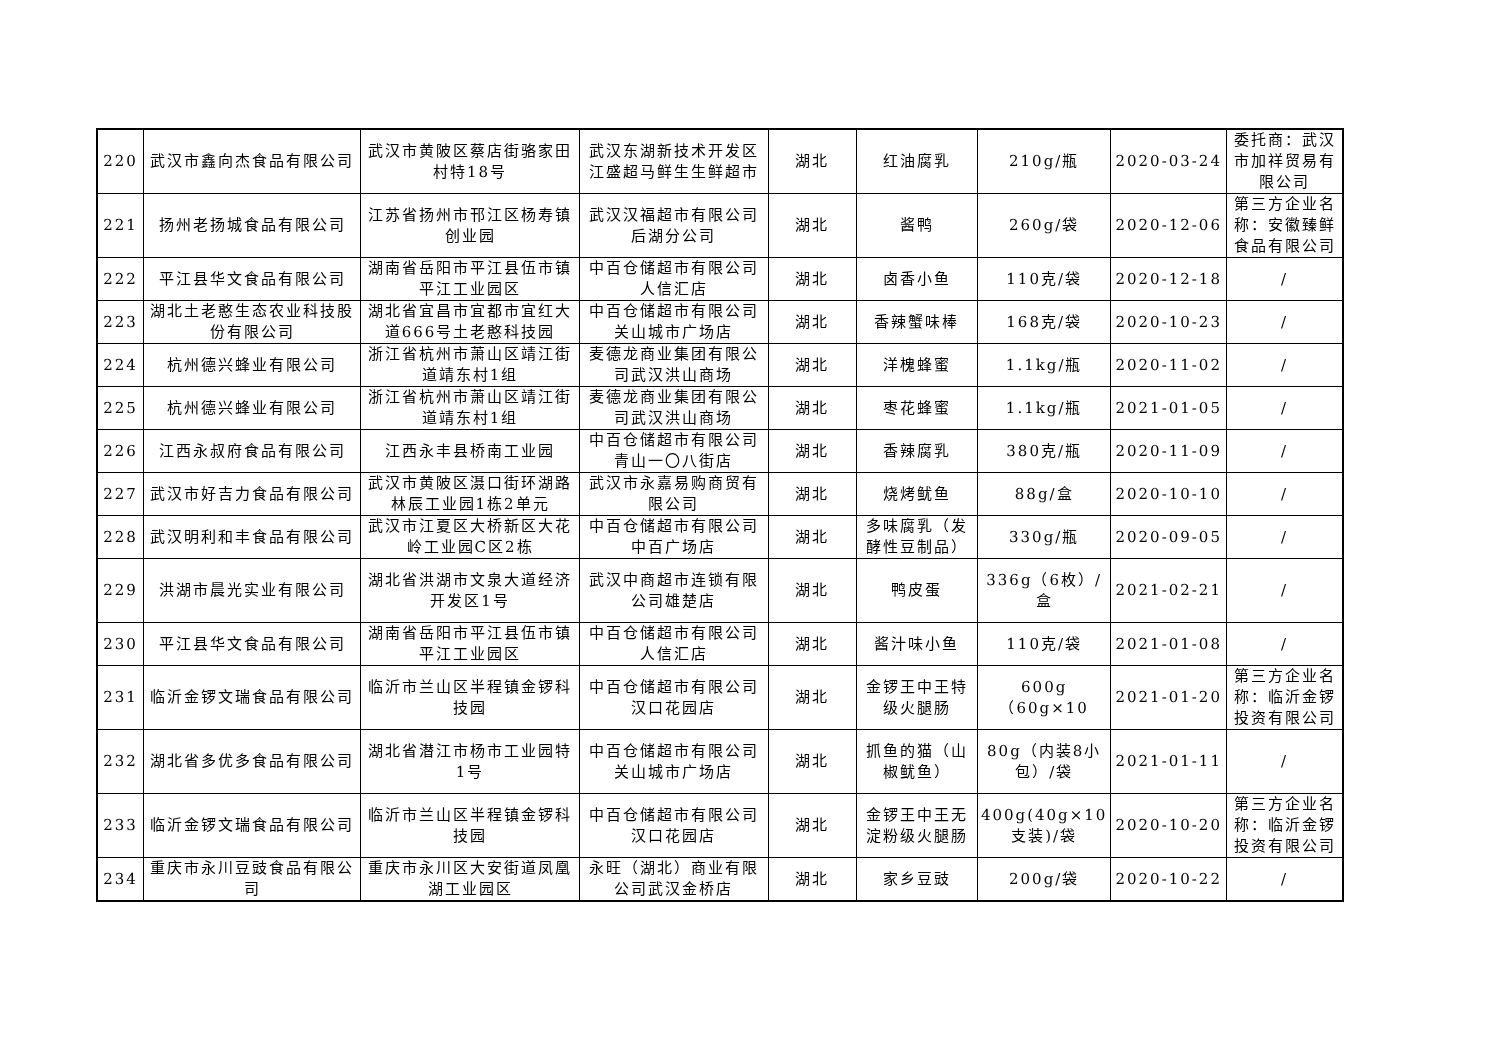| 220 | 武汉市鑫向杰食品有限公司 | 武汉市黄陂区蔡店街骆家田村特18号 | 武汉东湖新技术开发区江盛超马鲜生生鲜超市 | 湖北 | 红油腐乳 | 210g/瓶 | 2020-03-24 | 委托商：武汉市加祥贸易有限公司 |
| 221 | 扬州老扬城食品有限公司 | 江苏省扬州市邗江区杨寿镇创业园 | 武汉汉福超市有限公司后湖分公司 | 湖北 | 酱鸭 | 260g/袋 | 2020-12-06 | 第三方企业名称：安徽臻鲜食品有限公司 |
| 222 | 平江县华文食品有限公司 | 湖南省岳阳市平江县伍市镇平江工业园区 | 中百仓储超市有限公司人信汇店 | 湖北 | 卤香小鱼 | 110克/袋 | 2020-12-18 | / |
| 223 | 湖北土老憨生态农业科技股份有限公司 | 湖北省宜昌市宜都市宜红大道666号土老憨科技园 | 中百仓储超市有限公司关山城市广场店 | 湖北 | 香辣蟹味棒 | 168克/袋 | 2020-10-23 | / |
| 224 | 杭州德兴蜂业有限公司 | 浙江省杭州市萧山区靖江街道靖东村1组 | 麦德龙商业集团有限公司武汉洪山商场 | 湖北 | 洋槐蜂蜜 | 1.1kg/瓶 | 2020-11-02 | / |
| 225 | 杭州德兴蜂业有限公司 | 浙江省杭州市萧山区靖江街道靖东村1组 | 麦德龙商业集团有限公司武汉洪山商场 | 湖北 | 枣花蜂蜜 | 1.1kg/瓶 | 2021-01-05 | / |
| 226 | 江西永叔府食品有限公司 | 江西永丰县桥南工业园 | 中百仓储超市有限公司青山一〇八街店 | 湖北 | 香辣腐乳 | 380克/瓶 | 2020-11-09 | / |
| 227 | 武汉市好吉力食品有限公司 | 武汉市黄陂区滠口街环湖路林辰工业园1栋2单元 | 武汉市永嘉易购商贸有限公司 | 湖北 | 烧烤鱿鱼 | 88g/盒 | 2020-10-10 | / |
| 228 | 武汉明利和丰食品有限公司 | 武汉市江夏区大桥新区大花岭工业园C区2栋 | 中百仓储超市有限公司中百广场店 | 湖北 | 多味腐乳（发酵性豆制品） | 330g/瓶 | 2020-09-05 | / |
| 229 | 洪湖市晨光实业有限公司 | 湖北省洪湖市文泉大道经济开发区1号 | 武汉中商超市连锁有限公司雄楚店 | 湖北 | 鸭皮蛋 | 336g（6枚）/盒 | 2021-02-21 | / |
| 230 | 平江县华文食品有限公司 | 湖南省岳阳市平江县伍市镇平江工业园区 | 中百仓储超市有限公司人信汇店 | 湖北 | 酱汁味小鱼 | 110克/袋 | 2021-01-08 | / |
| 231 | 临沂金锣文瑞食品有限公司 | 临沂市兰山区半程镇金锣科技园 | 中百仓储超市有限公司汉口花园店 | 湖北 | 金锣王中王特级火腿肠 | 600g（60g×10 | 2021-01-20 | 第三方企业名称：临沂金锣投资有限公司 |
| 232 | 湖北省多优多食品有限公司 | 湖北省潜江市杨市工业园特1号 | 中百仓储超市有限公司关山城市广场店 | 湖北 | 抓鱼的猫（山椒鱿鱼） | 80g（内装8小包）/袋 | 2021-01-11 | / |
| 233 | 临沂金锣文瑞食品有限公司 | 临沂市兰山区半程镇金锣科技园 | 中百仓储超市有限公司汉口花园店 | 湖北 | 金锣王中王无淀粉级火腿肠 | 400g(40g×10支装)/袋 | 2020-10-20 | 第三方企业名称：临沂金锣投资有限公司 |
| 234 | 重庆市永川豆豉食品有限公司 | 重庆市永川区大安街道凤凰湖工业园区 | 永旺（湖北）商业有限公司武汉金桥店 | 湖北 | 家乡豆豉 | 200g/袋 | 2020-10-22 | / |